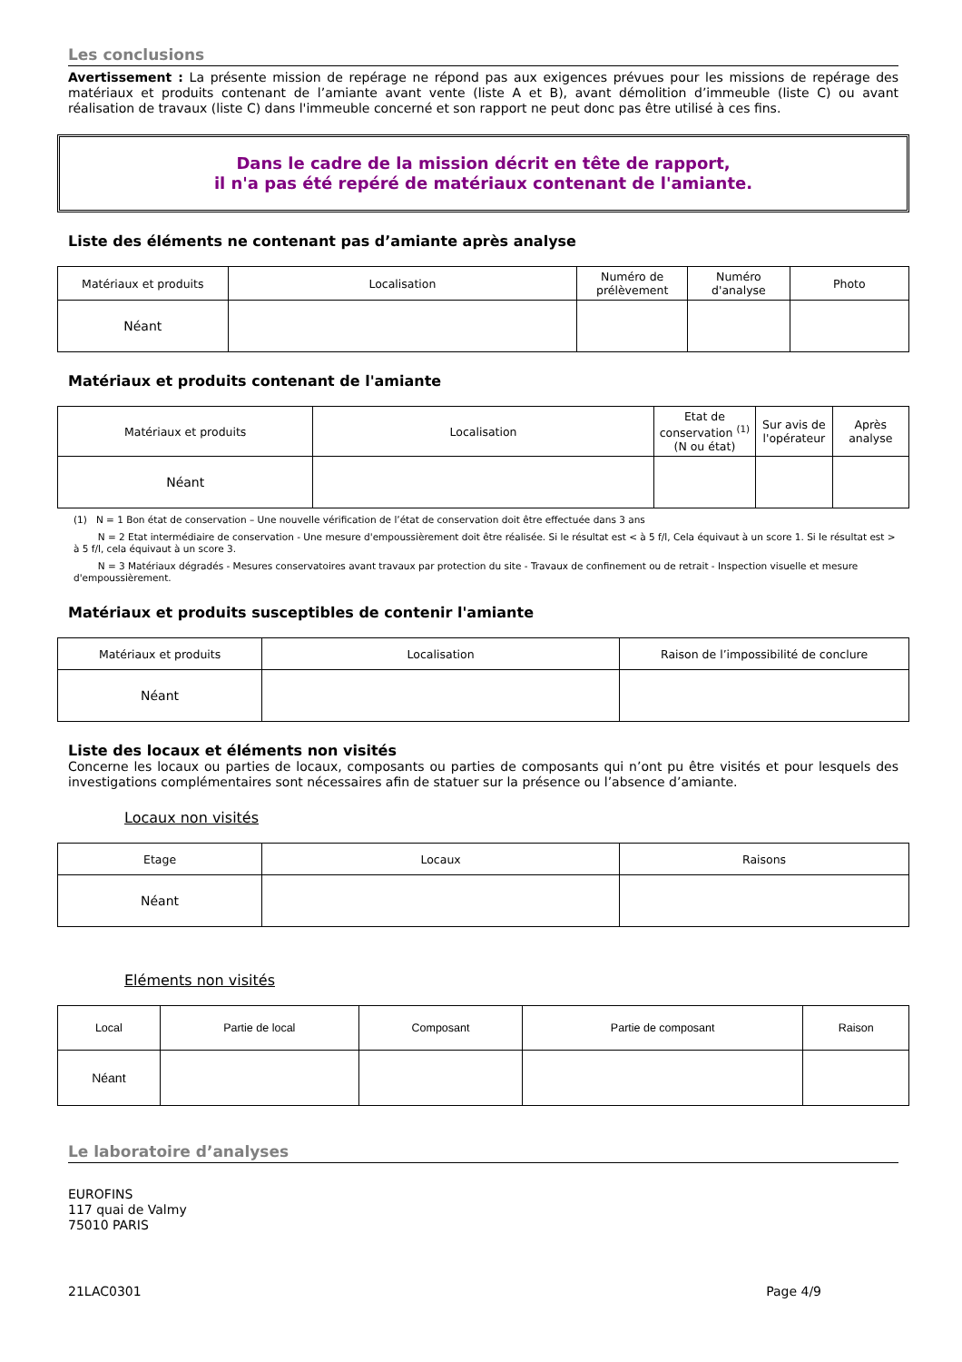Les conclusions
Avertissement : La présente mission de repérage ne répond pas aux exigences prévues pour les missions de repérage des matériaux et produits contenant de l’amiante avant vente (liste A et B), avant démolition d’immeuble (liste C) ou avant réalisation de travaux (liste C) dans l'immeuble concerné et son rapport ne peut donc pas être utilisé à ces fins.
Dans le cadre de la mission décrit en tête de rapport,
il n'a pas été repéré de matériaux contenant de l'amiante.
Liste des éléments ne contenant pas d’amiante après analyse
| Matériaux et produits | Localisation | Numéro de prélèvement | Numéro d'analyse | Photo |
| --- | --- | --- | --- | --- |
| Néant | | | | |
Matériaux et produits contenant de l'amiante
| Matériaux et produits | Localisation | Etat de conservation <sup>(1)</sup> (N ou état) | Sur avis de l'opérateur | Après analyse |
| --- | --- | --- | --- | --- |
| Néant | | | | |
(1) N = 1 Bon état de conservation – Une nouvelle vérification de l’état de conservation doit être effectuée dans 3 ans
N = 2 Etat intermédiaire de conservation - Une mesure d'empoussièrement doit être réalisée. Si le résultat est < à 5 f/l, Cela équivaut à un score 1. Si le résultat est > à 5 f/l, cela équivaut à un score 3.
N = 3 Matériaux dégradés - Mesures conservatoires avant travaux par protection du site - Travaux de confinement ou de retrait - Inspection visuelle et mesure d'empoussièrement.
Matériaux et produits susceptibles de contenir l'amiante
| Matériaux et produits | Localisation | Raison de l’impossibilité de conclure |
| --- | --- | --- |
| Néant | | |
Liste des locaux et éléments non visités
Concerne les locaux ou parties de locaux, composants ou parties de composants qui n’ont pu être visités et pour lesquels des investigations complémentaires sont nécessaires afin de statuer sur la présence ou l’absence d’amiante.
Locaux non visités
| Etage | Locaux | Raisons |
| --- | --- | --- |
| Néant | | |
Eléments non visités
| Local | Partie de local | Composant | Partie de composant | Raison |
| --- | --- | --- | --- | --- |
| Néant | | | | |
Le laboratoire d’analyses
EUROFINS
117 quai de Valmy
75010 PARIS
21LAC0301 Page 4/9